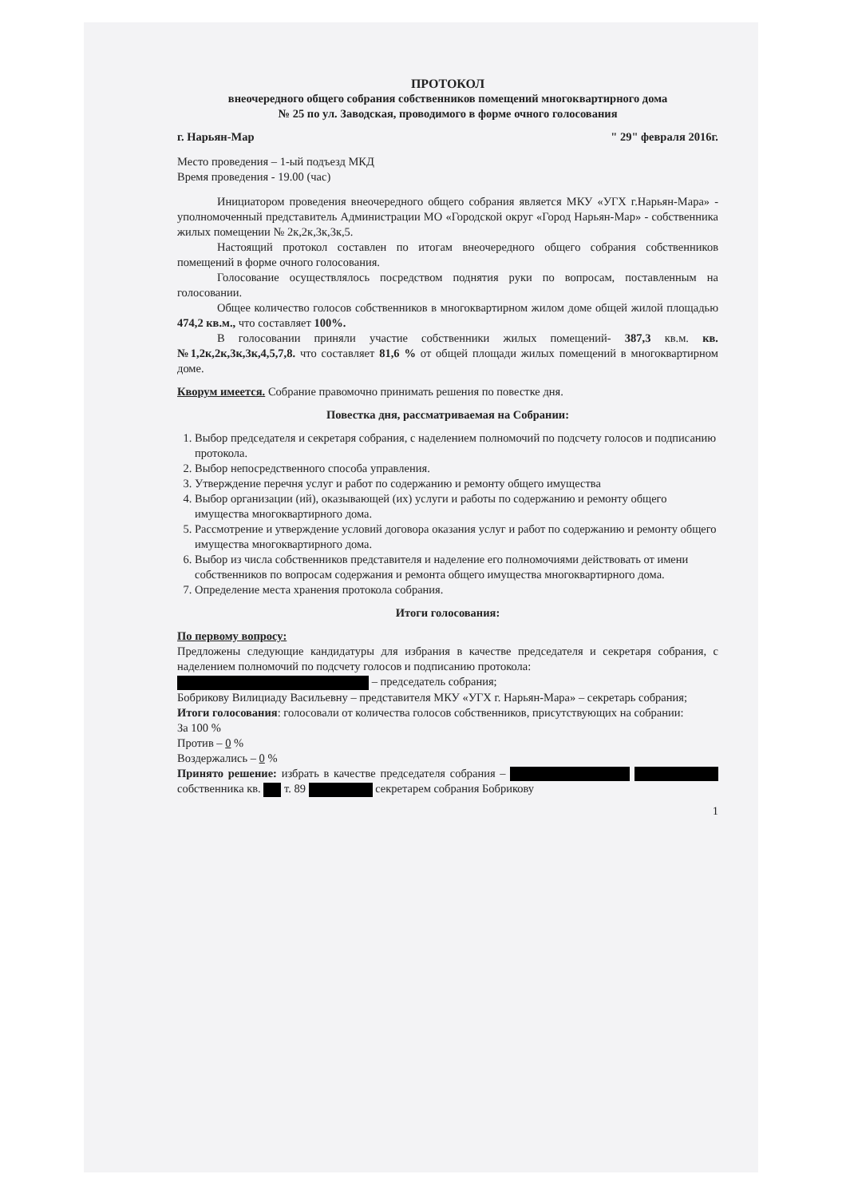ПРОТОКОЛ
внеочередного общего собрания собственников помещений многоквартирного дома
№ 25 по ул. Заводская, проводимого в форме очного голосования
г. Нарьян-Мар " 29" февраля 2016г.
Место проведения – 1-ый подъезд МКД
Время проведения - 19.00 (час)
Инициатором проведения внеочередного общего собрания является МКУ «УГХ г.Нарьян-Мара» - уполномоченный представитель Администрации МО «Городской округ «Город Нарьян-Мар» - собственника жилых помещении № 2к,2к,3к,3к,5.
Настоящий протокол составлен по итогам внеочередного общего собрания собственников помещений в форме очного голосования.
Голосование осуществлялось посредством поднятия руки по вопросам, поставленным на голосовании.
Общее количество голосов собственников в многоквартирном жилом доме общей жилой площадью 474,2 кв.м., что составляет 100%.
В голосовании приняли участие собственники жилых помещений- 387,3 кв.м. кв.№1,2к,2к,3к,3к,4,5,7,8. что составляет 81,6 % от общей площади жилых помещений в многоквартирном доме.
Кворум имеется. Собрание правомочно принимать решения по повестке дня.
Повестка дня, рассматриваемая на Собрании:
1. Выбор председателя и секретаря собрания, с наделением полномочий по подсчету голосов и подписанию протокола.
2. Выбор непосредственного способа управления.
3. Утверждение перечня услуг и работ по содержанию и ремонту общего имущества
4. Выбор организации (ий), оказывающей (их) услуги и работы по содержанию и ремонту общего имущества многоквартирного дома.
5. Рассмотрение и утверждение условий договора оказания услуг и работ по содержанию и ремонту общего имущества многоквартирного дома.
6. Выбор из числа собственников представителя и наделение его полномочиями действовать от имени собственников по вопросам содержания и ремонта общего имущества многоквартирного дома.
7. Определение места хранения протокола собрания.
Итоги голосования:
По первому вопросу:
Предложены следующие кандидатуры для избрания в качестве председателя и секретаря собрания, с наделением полномочий по подсчету голосов и подписанию протокола:
– председатель собрания;
Бобрикову Вилициаду Васильевну – представителя МКУ «УГХ г. Нарьян-Мара» – секретарь собрания;
Итоги голосования: голосовали от количества голосов собственников, присутствующих на собрании:
За 100 %
Против – 0 %
Воздержались – 0 %
Принято решение: избрать в качестве председателя собрания – собственника кв. т. 89 секретарем собрания Бобрикову
1